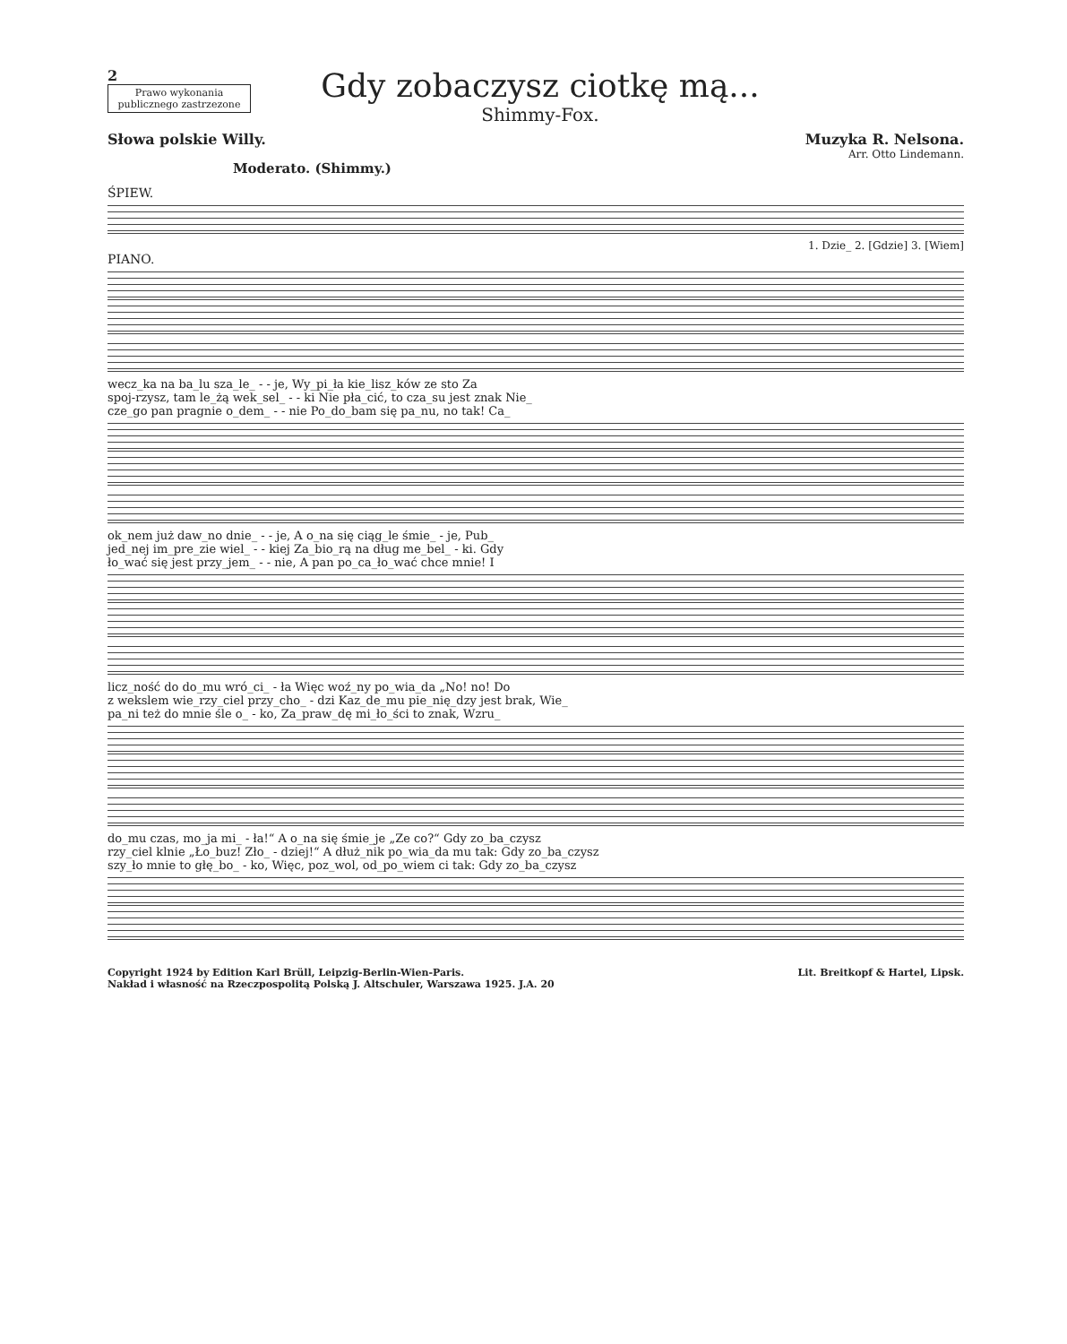2
Prawo wykonania publicznego zastrzezone
Gdy zobaczysz ciotkę mą...
Shimmy-Fox.
Słowa polskie Willy. Muzyka R. Nelsona.
Arr. Otto Lindemann.
Moderato. (Shimmy.)
ŚPIEW.
1. Dzie_ 2. [Gdzie] 3. [Wiem]
PIANO.
wecz_ka na ba_lu sza_le_ - - je, Wy_pi_ła kie_lisz_ków ze sto Za
spoj-rzysz, tam le_żą wek_sel_ - - ki Nie pła_cić, to cza_su jest znak Nie_
cze_go pan pragnie o_dem_ - - nie Po_do_bam się pa_nu, no tak! Ca_
ok_nem już daw_no dnie_ - - je, A o_na się ciąg_le śmie_ - je, Pub_
jed_nej im_pre_zie wiel_ - - kiej Za_bio_rą na dług me_bel_ - ki. Gdy
ło_wać się jest przy_jem_ - - nie, A pan po_ca_ło_wać chce mnie! I
licz_ność do do_mu wró_ci_ - ła Więc woź_ny po_wia_da „No! no! Do
z wekslem wie_rzy_ciel przy_cho_ - dzi Kaz_de_mu pie_nię_dzy jest brak, Wie_
pa_ni też do mnie śle o_ - ko, Za_praw_dę mi_ło_ści to znak, Wzru_
do_mu czas, mo_ja mi_ - ła!“ A o_na się śmie_je „Ze co?“ Gdy zo_ba_czysz
rzy_ciel klnie „Ło_buz! Zło_ - dziej!“ A dłuż_nik po_wia_da mu tak: Gdy zo_ba_czysz
szy_ło mnie to głę_bo_ - ko, Więc, poz_wol, od_po_wiem ci tak: Gdy zo_ba_czysz
Copyright 1924 by Edition Karl Brüll, Leipzig-Berlin-Wien-Paris.
Nakład i własność na Rzeczpospolitą Polską J. Altschuler, Warszawa 1925. J.A. 20
Lit. Breitkopf & Hartel, Lipsk.